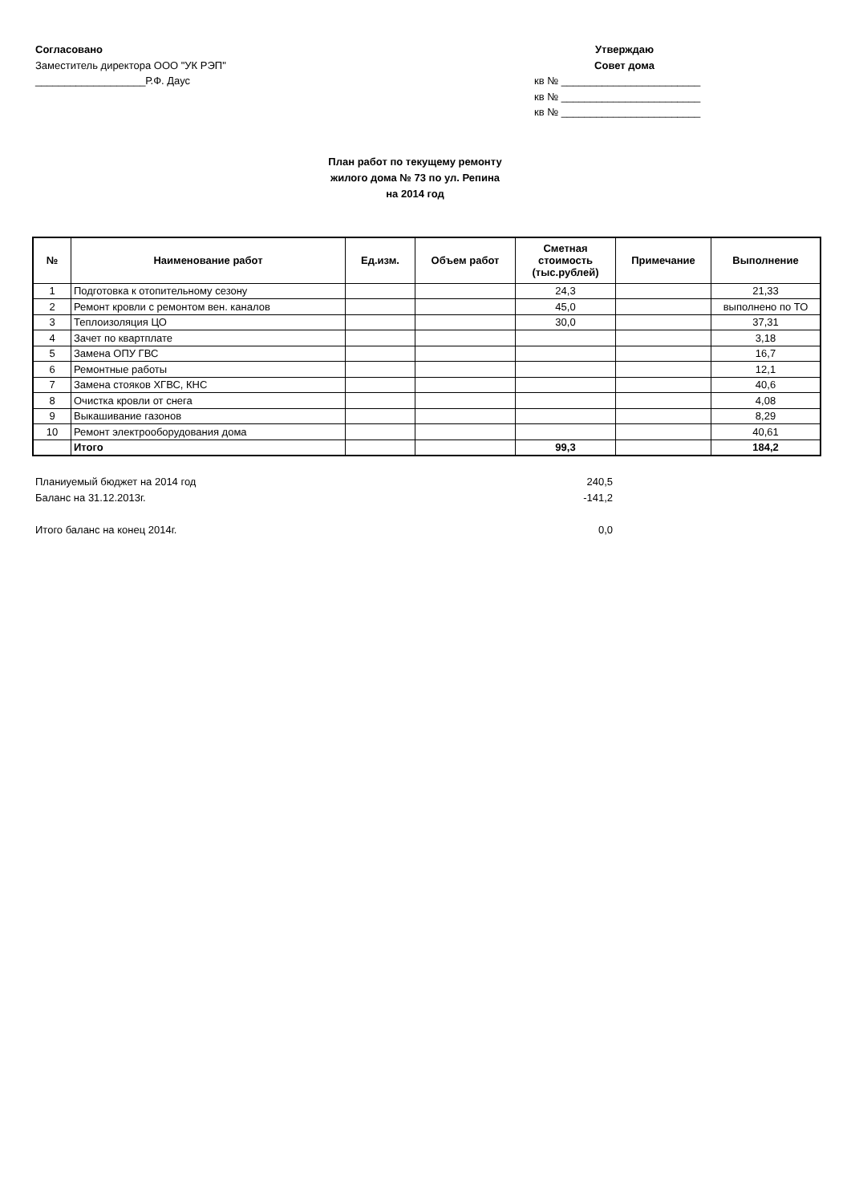Согласовано
Заместитель директора ООО "УК РЭП"
___________________Р.Ф. Даус
Утверждаю
Совет дома
кв № ________________________
кв № ________________________
кв № ________________________
План работ по текущему ремонту
жилого дома № 73 по ул. Репина
на 2014 год
| № | Наименование работ | Ед.изм. | Объем работ | Сметная стоимость (тыс.рублей) | Примечание | Выполнение |
| --- | --- | --- | --- | --- | --- | --- |
| 1 | Подготовка к отопительному сезону | | | 24,3 | | 21,33 |
| 2 | Ремонт кровли с ремонтом вен. каналов | | | 45,0 | | выполнено по ТО |
| 3 | Теплоизоляция ЦО | | | 30,0 | | 37,31 |
| 4 | Зачет по квартплате | | | | | 3,18 |
| 5 | Замена ОПУ ГВС | | | | | 16,7 |
| 6 | Ремонтные работы | | | | | 12,1 |
| 7 | Замена стояков ХГВС, КНС | | | | | 40,6 |
| 8 | Очистка кровли от снега | | | | | 4,08 |
| 9 | Выкашивание газонов | | | | | 8,29 |
| 10 | Ремонт электрооборудования дома | | | | | 40,61 |
| | Итого | | | 99,3 | | 184,2 |
Планиуемый бюджет на 2014 год 240,5
Баланс на 31.12.2013г. -141,2
Итого баланс на конец 2014г. 0,0